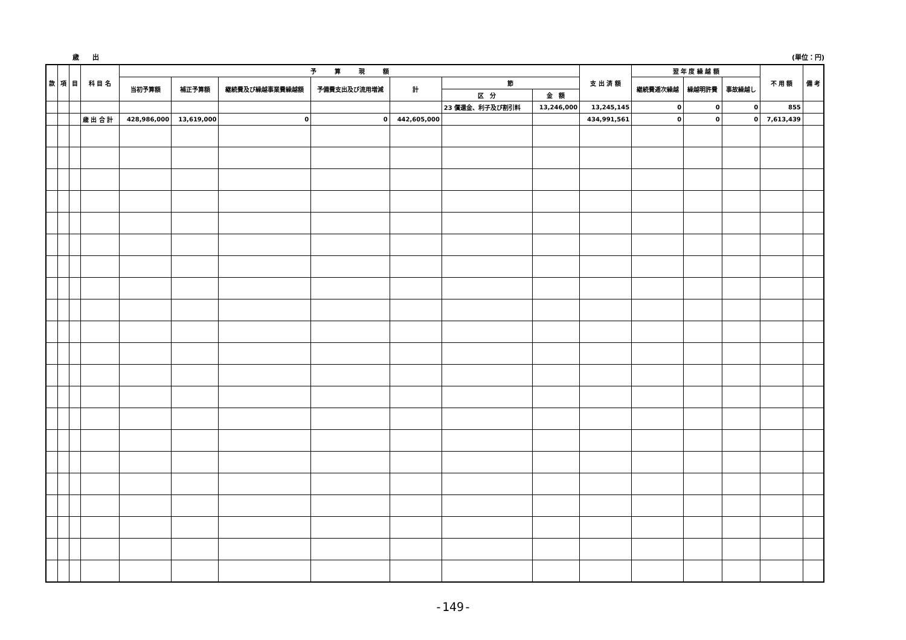歳　　出 (単位：円)
| 款 | 項 | 目 | 科 目 名 | 予 算 現 額 | | | | | | | 支 出 済 額 | 翌 年 度 繰 越 額 | | | 不 用 額 | 備 考 |
| --- | --- | --- | --- | --- | --- | --- | --- | --- | --- | --- | --- | --- | --- | --- | --- | --- |
| | | | | 当初予算額 | 補正予算額 | 継続費及び繰越事業費繰越額 | 予備費支出及び流用増減 | 計 | 節 | | | 継続費逓次繰越 | 繰越明許費 | 事故繰越し | | |
| | | | | | | | | | 区 分 | 金 額 | | | | | | |
| | | | | | | | | | 23 償還金、利子及び割引料 | 13,246,000 | 13,245,145 | 0 | 0 | 0 | 855 | |
| | | | 歳 出 合 計 | 428,986,000 | 13,619,000 | 0 | 0 | 442,605,000 | | | 434,991,561 | 0 | 0 | 0 | 7,613,439 | |
-149-